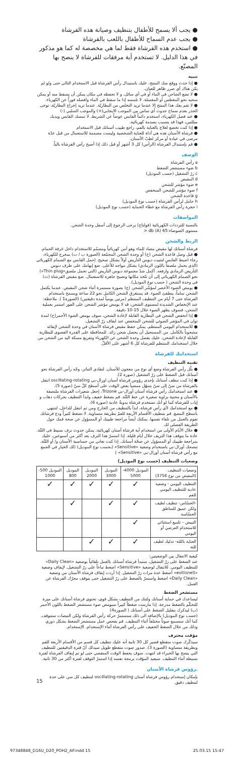● يجب ألا يسمح للأطفال بتنظيف وصيانة هذه الفرشاة
● يجب عدم السماح للأطفال باللعب بالفرشاة
● استخدم هذه الفرشاة فقط لما هي مخصصة له كما هو مذكور في هذا الدليل. لا تستخدم أية مرفقات للفرشاة لا ينصح بها المصنّع.
تنبيه
● إذا حدث ووقع منك المنتج، عليك باستبدال رأس الفرشاة قبل الاستخدام التالي حتى ولو لم يكن هناك أي ضرر ظاهر للعيان.
● لا تضع الشاحن في الماء أو في أي سائل، و لا تحفظه في مكان يمكن أن يسقط منه أو يمكن سحبه نحو المغطس أو المغسلة. لا تلمسه إذا ما سقط في الماء وافصله فوراً عن الكهرباء.
● لا تقم بفك هذا المنتج إلا عندما تريد التخلص من البطاريّة. عندما تريد إخراج البطاريّة، توخى الحذر بعدم سماح حدوث أي تماس بين الموجب الايجابي(+) والموجب السلبي (-)
● عند فصل الكهرباء، استخدم دائماً القابس عوضاً عن الشريط. لا تمسك القابس ويديك مبللتين، فهذا قد يتسبب بصدمة كهربائية.
● إذا كنت تخضع لعلاج بالعناية بالفم، راجع طبيب أسنانك قبل الاستخدام
● فرشاة الأسنان هذه هي أداة للعناية الشخصية وليست مصممة للاستعمال من قبل عدّة مرضى في عيادة أو مركز لطبّ الأسنان.
● قم بإستبدال الفرشاة (الرأس) كل 3 أشهر أو قبل ذلك إذا أصبح رأس الفرشاة بالياً.
الوصف
a رأس الفرشاة
b ضوء مستشعر الضغط
c زرّ التشغيل (حسب الموديل)
d المقبض
e ضوء مؤشر للشحن
f ضوء مؤشر للشحن المنخفض
g قاعدة الشحن
h حامل لرأس الفرشاة (حسب نوع الموديل)
i حجرة رأس الفرشاة مع غطاء الحماية (حسب نوع الموديل)
المواصفات
بالنسبة للترددات الكهربائية (فولتاج) يرجى الرجوع إلى أسفل وحدة الشحن.
مستوى الضوضاء:65 db (A) <
الربط والشحن
فرشاة أسنانك لها مقبض مضاد للماء وهو آمن كهربائياً ومصمّم للاستخدام داخل غرفة الحمام.
● قبل وصل قاعدة الشحن (خ) أو وحدة الشحن المجمّعة (الصورة ب / ت) بمخرج للكهرباء، رجاء اضبط القابس لتثبيت دبوس التأريض أولاً بشكل صحيح. إحمل القابس مع الصمام الكهربائي (الذي يحمل ملصقاً باللون الرمادي) بشكل مواجه للأعلى. ضع إبهامك على طرف دبوس التأريض الرمادي وارفعه. أكمل شدّ مجموعة دبوس التأريض (التي تحمل ملصق«Thin plug») نحو الصمام الكهربائي إلى أن تتّخذ مكانها وتصبح جاهزة للاستعمال. ضع مقبض الفرشاة (ث) في وحدة الشحن ( حسب نوع الموديل).
● يومض الضوء الأخضر لمؤشّر الشحن (ج) بصورة مستمرة أثناء شحن المقبض. عندما يكتمل الشحن تماماً، ينطفئ الضوء. قد يستغرق الشحن الكامل نحو 22 ساعة ويسمح باستخدام الفرشاة حتى 7 أيام من التنظيف المنتظم (مرتين يومياً لمدة دقيقتين) (الصورة1 ). ملاحظة: عند الإنخفاض الشديدة لمستوى الشحن، قد لا يومض مؤشر الشحن على الفور استمر بعملية الشحن، فسوف يظهر الضوء خلال 15-10 دقيقة.
● إذا انخفض الشحن في البطارية القابلة لإعادة الشحن، سوف يومض الضوء الأحمر(ح) لمدة ثوان في المؤشر الضوئي للشحن المنخفض عند ايقاف زرّ التشغيل.
● للاستخدام اليومي المنتظم، يمكن حفظ مقبض فرشاة الأسنان في وحدة الشحن لإبقائه مشحوناً بالكامل. من المستحيل أن يحصل شحن زائد. للمحافظة على القدرة القصوى للبطارية القابلة لإعادة الشحن، عليك بفصل وحدة الشحن عن الكهرباء وتفريغ مسكة اليد من الشحن من خلال استخدامك المنتظم للفرشاة كل 6 أشهر على الأقلّ.
استخدامك للفرشاة
تقنية التنظيف
● بلّل رأس الفرشاة وضع أي نوع من معجون للأسنان. لتفادي التناثر، وجّه رأس الفرشاة نحو أسنانك قبل الضغط على زرّ التشغيل (صورة 2).
● إذا كنت تنظف أسنانك بإحدى رؤوس فرشاة أسنان اورال-بي oscillating-rotating انتقل بالفرشاة من سنّ إلى سنّ بتمهّل ممضياً بعض الوقت على أسطح كلّ سنّ (صورة 5).
● عند استخدامك رأس فرشاة أسنان أورال-بي Trizone، إجعل شعيرات الفرشاة ملتصقة بالأسنان و محنية بزاوية صغيرة عن خط اللثّة. قم بضغط خفيف وابدأ التنظيف بحركات ذهاب و إياب للفرشاة كما لو أنك تستخدم فرشاة يدويةً عادية (صورة 6).
● مع استخدامك لأي رأس فرشاة، ابدأ بالتنظيف من الخارج ومن ثم انتقل للداخل، لتنتهي بأسطح المضغ. قم بتنظيف الأقسام الأربعة للفمّ بطريقة متساوية. لا تضغط كثيراً ودع فرشاتك تقوم بالعمل من تلقاء نفسها. يمكنك أيضاً مراجعة طبيبك أو المسؤول عن صحة فمك حول الطريقة الفضلى لك
● خلال الأيام الأولى من استخدام أية فرشاة أسنان كهربائية، يمكن حدوث نزف بسيط في اللثّة. عادة ما يتوقف هذا النزيف خلال أيام قليلة. إذا استمرّ هذا النزف بعد أكثر من أسبوعين، عليك بمراجعة طبيبك أو المسؤول عن صحّة أسنانك. إذا كنت تعاني من حساسية الأسنان و/ أو اللثّة، تنصحك أورال-بي باستخدام وضعية «Sensitive» (بحسب نوع الموديل) (لك الخيار في الجمع مع رأس فرشاة أسنان أورال-بي «Sensitive» )
وضعيات التنظيف (حسب نوع الموديل)
| وضعيات التنظيف (المقبض من نوع 3756) | الموديل 4000-5000 | الموديل 3000 | الموديل 2000 | الموديل 800 | الموديل 500-1000 |
| --- | --- | --- | --- | --- | --- |
| التنظيف اليومي - وضعية عادية للتنظيف اليومي للفم | ✓ | ✓ | ✓ | ✓ | ✓ |
| -الحسّاس- تنظيف لطيف ولكن عميق للمناطق الحسّاسة | ✓ | ✓ | | ✓ | |
| التبيض – تلميع استثنائي للاستخدام العرضي أو اليومي | ✓ | | | | |
| العناية باللثة- تدليك لطيف للثة | ✓ | ✓ | ✓ | | |
كيفية الانتقال بين الوضعيتين:
عند الضغط على زرّ التشغيل، ستبدأ فرشاة أسنانك بالعمل تلقائياً بوضعية «Daily Clean» للتنظيف اليومي. للانتقال لوضعية «Sensitive» اضغط تباعاً على زرّ التشغيل. لإيقاف وضعية «evitisneS» أضغط عدة مرات زرّ التشغيل. إذا أردت إيقاف فرشاة الأسنان من وضعية «Daily Clean» اضغط واستمرّ بالضغط على زرّ التشغيل حتى يتوقف محرّك الفرشاة عن العمل.
مستشعر الضغط
ليساعدك في حماية أسنانك ولثتك من التنظيف بشكل قوي، تحتوي فرشاة أسنانك على ميزة للتحكّم بالضغط مدرجة. إذا مارست ضغطاً كبيراً سيومض ضوء مستشعر الضغط باللون الأحمر (ب) ليذكرك بتقليل الضغط على أسنانك ( الصورة4)
(حسب نوع الموديل) بالإضافة الى ذلك ستستمرّ حركة رأس الفرشاة ولكن النبضات ستتوقف. كما أنك ستسمع صوتاً مختلفاً أثناء التنظيف. قم بفحص عمل مستشعر الضغط بشكل دوري وذلك من خلال الضغط الخفيف على رأس الفرشاة أثناء الإستخدام. الإستخدام.
مؤقت محترف
سيذكّرك صوت متقطع قصير كل 30 ثانية أنه عليك تنظيف كل قسم من الأقسام الأربعة للفم وبطريقة متساوية (الصورة 3). صدور صوت متقطع طويل سيدلك أنّ فترة الدقيقتين للتنظيف التي ينصح بها الخبراء قد انتهت. سوف يحفظ الوقت المنقضي حتى لو تم إيقاف الفرشاة لفترة بسيطة أثناء التنظيف. سيعيد المؤقت برمجة نفسه إذا استمرّ التوقف لفترة أكثر من 30 ثانية.
.رؤوس فرشاة الأسنان
بإمكان إستخدام رؤوس فرشاة أسنان oscillating-rotating لتنظيف كل سن على حدة لتنظيف دقيق.
15
97348848_D16U_D20_POH2_AP.indd 15 25.03.15 15:47